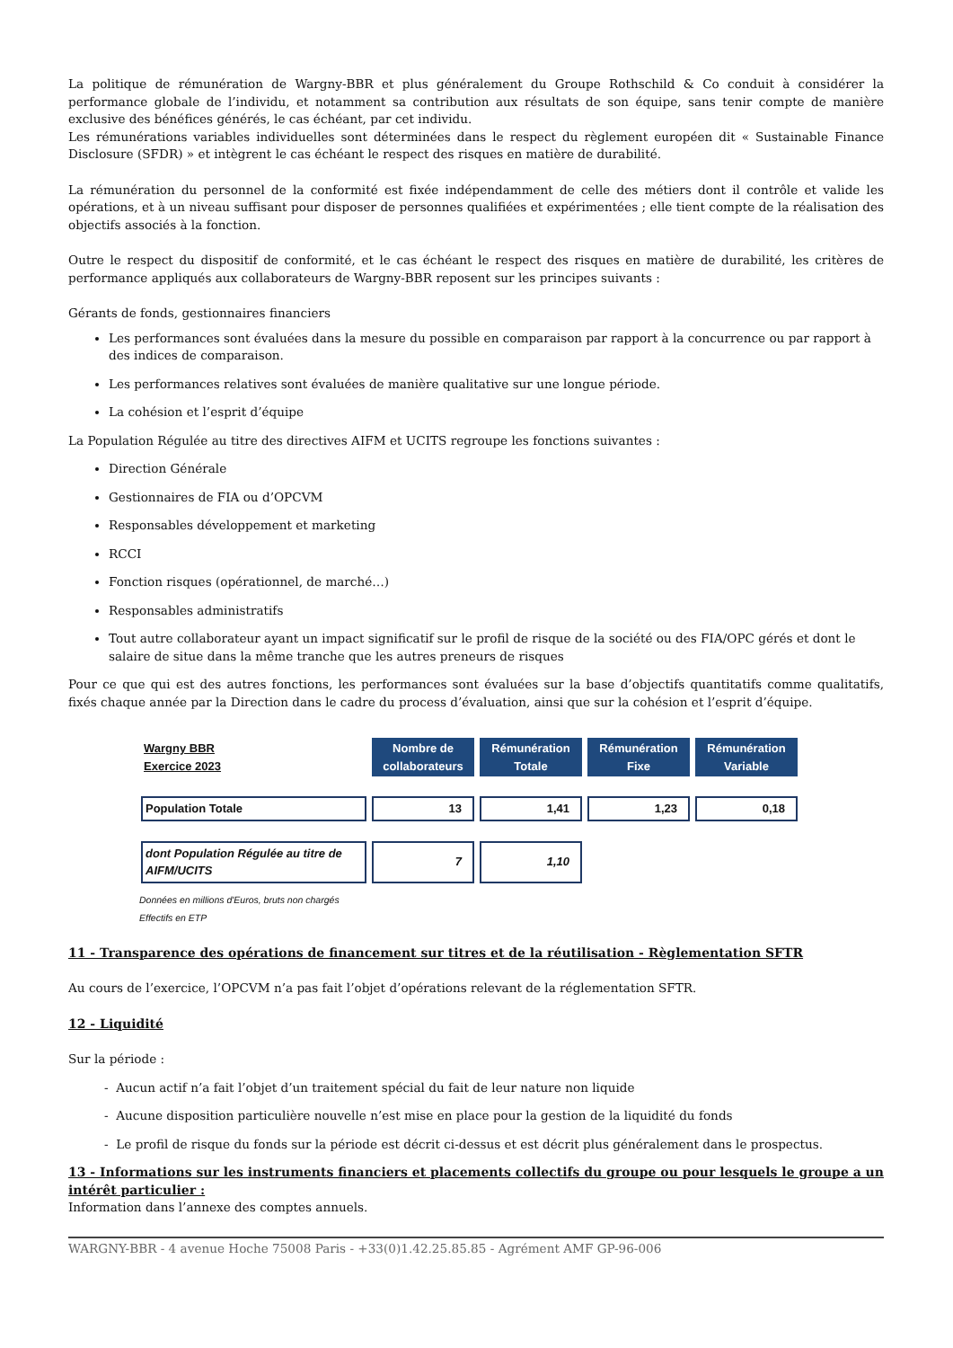La politique de rémunération de Wargny-BBR et plus généralement du Groupe Rothschild & Co conduit à considérer la performance globale de l’individu, et notamment sa contribution aux résultats de son équipe, sans tenir compte de manière exclusive des bénéfices générés, le cas échéant, par cet individu.
Les rémunérations variables individuelles sont déterminées dans le respect du règlement européen dit « Sustainable Finance Disclosure (SFDR) » et intègrent le cas échéant le respect des risques en matière de durabilité.
La rémunération du personnel de la conformité est fixée indépendamment de celle des métiers dont il contrôle et valide les opérations, et à un niveau suffisant pour disposer de personnes qualifiées et expérimentées ; elle tient compte de la réalisation des objectifs associés à la fonction.
Outre le respect du dispositif de conformité, et le cas échéant le respect des risques en matière de durabilité, les critères de performance appliqués aux collaborateurs de Wargny-BBR reposent sur les principes suivants :
Gérants de fonds, gestionnaires financiers
Les performances sont évaluées dans la mesure du possible en comparaison par rapport à la concurrence ou par rapport à des indices de comparaison.
Les performances relatives sont évaluées de manière qualitative sur une longue période.
La cohésion et l’esprit d’équipe
La Population Régulée au titre des directives AIFM et UCITS regroupe les fonctions suivantes :
Direction Générale
Gestionnaires de FIA ou d’OPCVM
Responsables développement et marketing
RCCI
Fonction risques (opérationnel, de marché…)
Responsables administratifs
Tout autre collaborateur ayant un impact significatif sur le profil de risque de la société ou des FIA/OPC gérés et dont le salaire de situe dans la même tranche que les autres preneurs de risques
Pour ce que qui est des autres fonctions, les performances sont évaluées sur la base d’objectifs quantitatifs comme qualitatifs, fixés chaque année par la Direction dans le cadre du process d’évaluation, ainsi que sur la cohésion et l’esprit d’équipe.
| Wargny BBR Exercice 2023 | Nombre de collaborateurs | Rémunération Totale | Rémunération Fixe | Rémunération Variable |
| Population Totale | 13 | 1,41 | 1,23 | 0,18 |
| dont Population Régulée au titre de AIFM/UCITS | 7 | 1,10 | | |
Données en millions d'Euros, bruts non chargés
Effectifs en ETP
11 - Transparence des opérations de financement sur titres et de la réutilisation - Règlementation SFTR
Au cours de l’exercice, l’OPCVM n’a pas fait l’objet d’opérations relevant de la réglementation SFTR.
12 - Liquidité
Sur la période :
- Aucun actif n’a fait l’objet d’un traitement spécial du fait de leur nature non liquide
- Aucune disposition particulière nouvelle n’est mise en place pour la gestion de la liquidité du fonds
- Le profil de risque du fonds sur la période est décrit ci-dessus et est décrit plus généralement dans le prospectus.
13 - Informations sur les instruments financiers et placements collectifs du groupe ou pour lesquels le groupe a un intérêt particulier :
Information dans l’annexe des comptes annuels.
WARGNY-BBR - 4 avenue Hoche 75008 Paris - +33(0)1.42.25.85.85 - Agrément AMF GP-96-006